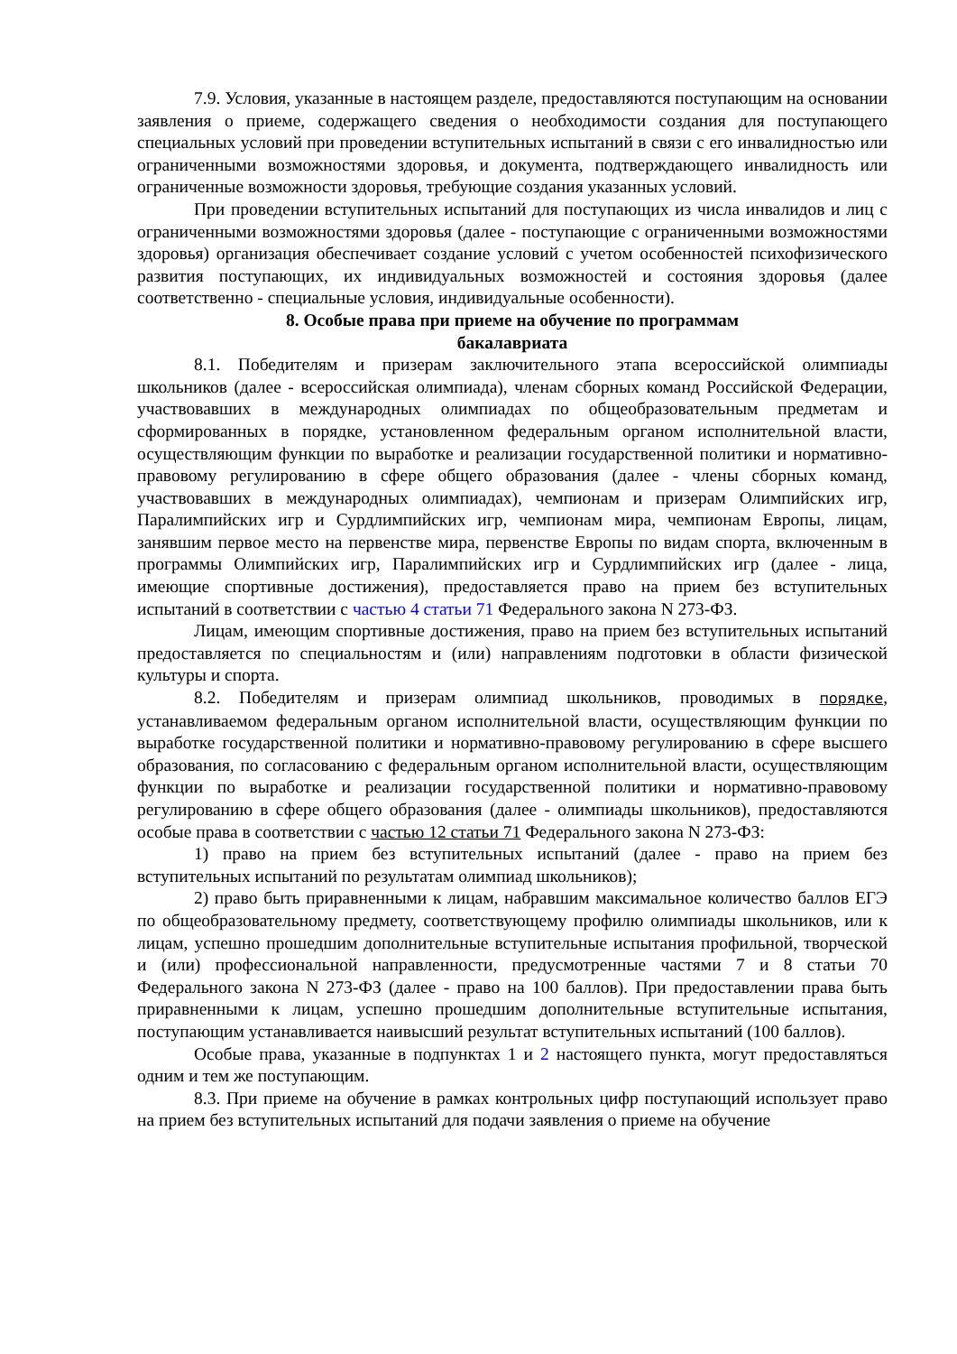7.9. Условия, указанные в настоящем разделе, предоставляются поступающим на основании заявления о приеме, содержащего сведения о необходимости создания для поступающего специальных условий при проведении вступительных испытаний в связи с его инвалидностью или ограниченными возможностями здоровья, и документа, подтверждающего инвалидность или ограниченные возможности здоровья, требующие создания указанных условий.
При проведении вступительных испытаний для поступающих из числа инвалидов и лиц с ограниченными возможностями здоровья (далее - поступающие с ограниченными возможностями здоровья) организация обеспечивает создание условий с учетом особенностей психофизического развития поступающих, их индивидуальных возможностей и состояния здоровья (далее соответственно - специальные условия, индивидуальные особенности).
8. Особые права при приеме на обучение по программам
бакалавриата
8.1. Победителям и призерам заключительного этапа всероссийской олимпиады школьников (далее - всероссийская олимпиада), членам сборных команд Российской Федерации, участвовавших в международных олимпиадах по общеобразовательным предметам и сформированных в порядке, установленном федеральным органом исполнительной власти, осуществляющим функции по выработке и реализации государственной политики и нормативно-правовому регулированию в сфере общего образования (далее - члены сборных команд, участвовавших в международных олимпиадах), чемпионам и призерам Олимпийских игр, Паралимпийских игр и Сурдлимпийских игр, чемпионам мира, чемпионам Европы, лицам, занявшим первое место на первенстве мира, первенстве Европы по видам спорта, включенным в программы Олимпийских игр, Паралимпийских игр и Сурдлимпийских игр (далее - лица, имеющие спортивные достижения), предоставляется право на прием без вступительных испытаний в соответствии с частью 4 статьи 71 Федерального закона N 273-ФЗ.
Лицам, имеющим спортивные достижения, право на прием без вступительных испытаний предоставляется по специальностям и (или) направлениям подготовки в области физической культуры и спорта.
8.2. Победителям и призерам олимпиад школьников, проводимых в порядке, устанавливаемом федеральным органом исполнительной власти, осуществляющим функции по выработке государственной политики и нормативно-правовому регулированию в сфере высшего образования, по согласованию с федеральным органом исполнительной власти, осуществляющим функции по выработке и реализации государственной политики и нормативно-правовому регулированию в сфере общего образования (далее - олимпиады школьников), предоставляются особые права в соответствии с частью 12 статьи 71 Федерального закона N 273-ФЗ:
1) право на прием без вступительных испытаний (далее - право на прием без вступительных испытаний по результатам олимпиад школьников);
2) право быть приравненными к лицам, набравшим максимальное количество баллов ЕГЭ по общеобразовательному предмету, соответствующему профилю олимпиады школьников, или к лицам, успешно прошедшим дополнительные вступительные испытания профильной, творческой и (или) профессиональной направленности, предусмотренные частями 7 и 8 статьи 70 Федерального закона N 273-ФЗ (далее - право на 100 баллов). При предоставлении права быть приравненными к лицам, успешно прошедшим дополнительные вступительные испытания, поступающим устанавливается наивысший результат вступительных испытаний (100 баллов).
Особые права, указанные в подпунктах 1 и 2 настоящего пункта, могут предоставляться одним и тем же поступающим.
8.3. При приеме на обучение в рамках контрольных цифр поступающий использует право на прием без вступительных испытаний для подачи заявления о приеме на обучение